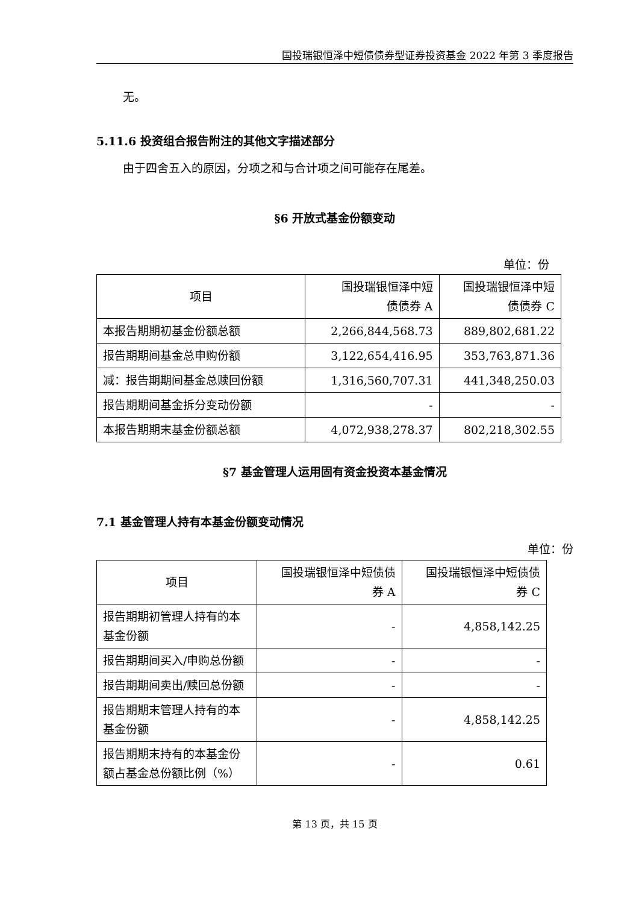国投瑞银恒泽中短债债券型证券投资基金 2022 年第 3 季度报告
无。
5.11.6 投资组合报告附注的其他文字描述部分
由于四舍五入的原因，分项之和与合计项之间可能存在尾差。
§6 开放式基金份额变动
单位：份
| 项目 | 国投瑞银恒泽中短 债债券 A | 国投瑞银恒泽中短 债债券 C |
| --- | --- | --- |
| 本报告期期初基金份额总额 | 2,266,844,568.73 | 889,802,681.22 |
| 报告期期间基金总申购份额 | 3,122,654,416.95 | 353,763,871.36 |
| 减：报告期期间基金总赎回份额 | 1,316,560,707.31 | 441,348,250.03 |
| 报告期期间基金拆分变动份额 | - | - |
| 本报告期期末基金份额总额 | 4,072,938,278.37 | 802,218,302.55 |
§7 基金管理人运用固有资金投资本基金情况
7.1 基金管理人持有本基金份额变动情况
单位：份
| 项目 | 国投瑞银恒泽中短债债 券 A | 国投瑞银恒泽中短债债 券 C |
| --- | --- | --- |
| 报告期期初管理人持有的本基金份额 | - | 4,858,142.25 |
| 报告期期间买入/申购总份额 | - | - |
| 报告期期间卖出/赎回总份额 | - | - |
| 报告期期末管理人持有的本基金份额 | - | 4,858,142.25 |
| 报告期期末持有的本基金份额占基金总份额比例（%） | - | 0.61 |
第 13 页，共 15 页